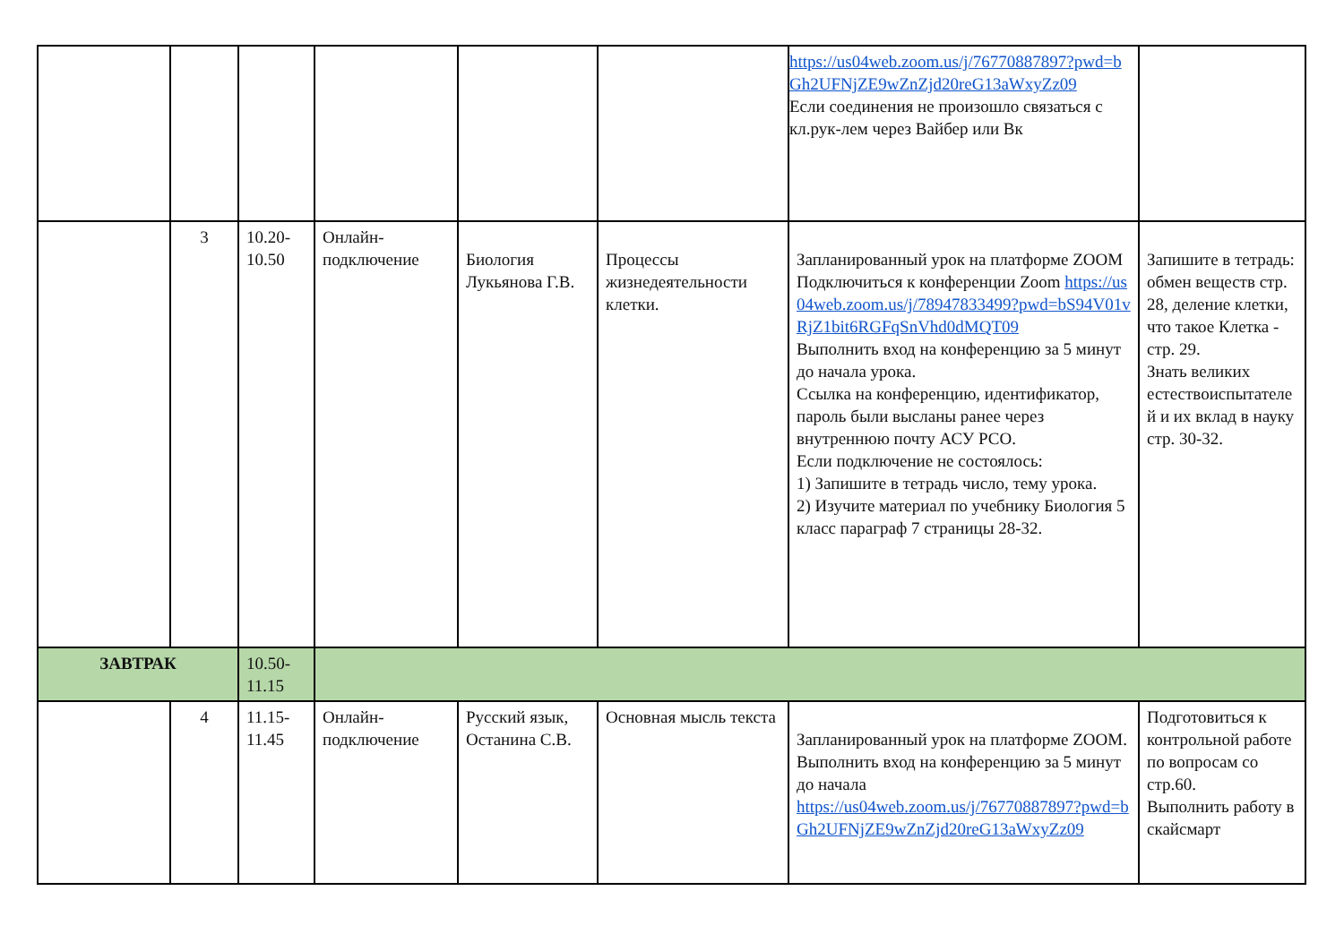| | | | | | | https://us04web.zoom.us/j/76770887897?pwd=bGh2UFNjZE9wZnZjd20reG13aWxyZz09 Если соединения не произошло связаться с кл.рук-лем через Вайбер или Вк | |
| | 3 | 10.20-10.50 | Онлайн-подключение | Биология Лукьянова Г.В. | Процессы жизнедеятельности клетки. | Запланированный урок на платформе ZOOM Подключиться к конференции Zoom https://us04web.zoom.us/j/78947833499?pwd=bS94V01vRjZ1bit6RGFqSnVhd0dMQT09 Выполнить вход на конференцию за 5 минут до начала урока. Ссылка на конференцию, идентификатор, пароль были высланы ранее через внутреннюю почту АСУ РСО. Если подключение не состоялось: 1) Запишите в тетрадь число, тему урока. 2) Изучите материал по учебнику Биология 5 класс параграф 7 страницы 28-32. | Запишите в тетрадь: обмен веществ стр. 28, деление клетки, что такое Клетка - стр. 29. Знать великих естествоиспытателей и их вклад в науку стр. 30-32. |
| ЗАВТРАК | | 10.50-11.15 | | | | | |
| | 4 | 11.15-11.45 | Онлайн-подключение | Русский язык, Останина С.В. | Основная мысль текста | Запланированный урок на платформе ZOOM. Выполнить вход на конференцию за 5 минут до начала https://us04web.zoom.us/j/76770887897?pwd=bGh2UFNjZE9wZnZjd20reG13aWxyZz09 | Подготовиться к контрольной работе по вопросам со стр.60. Выполнить работу в скайсмарт |